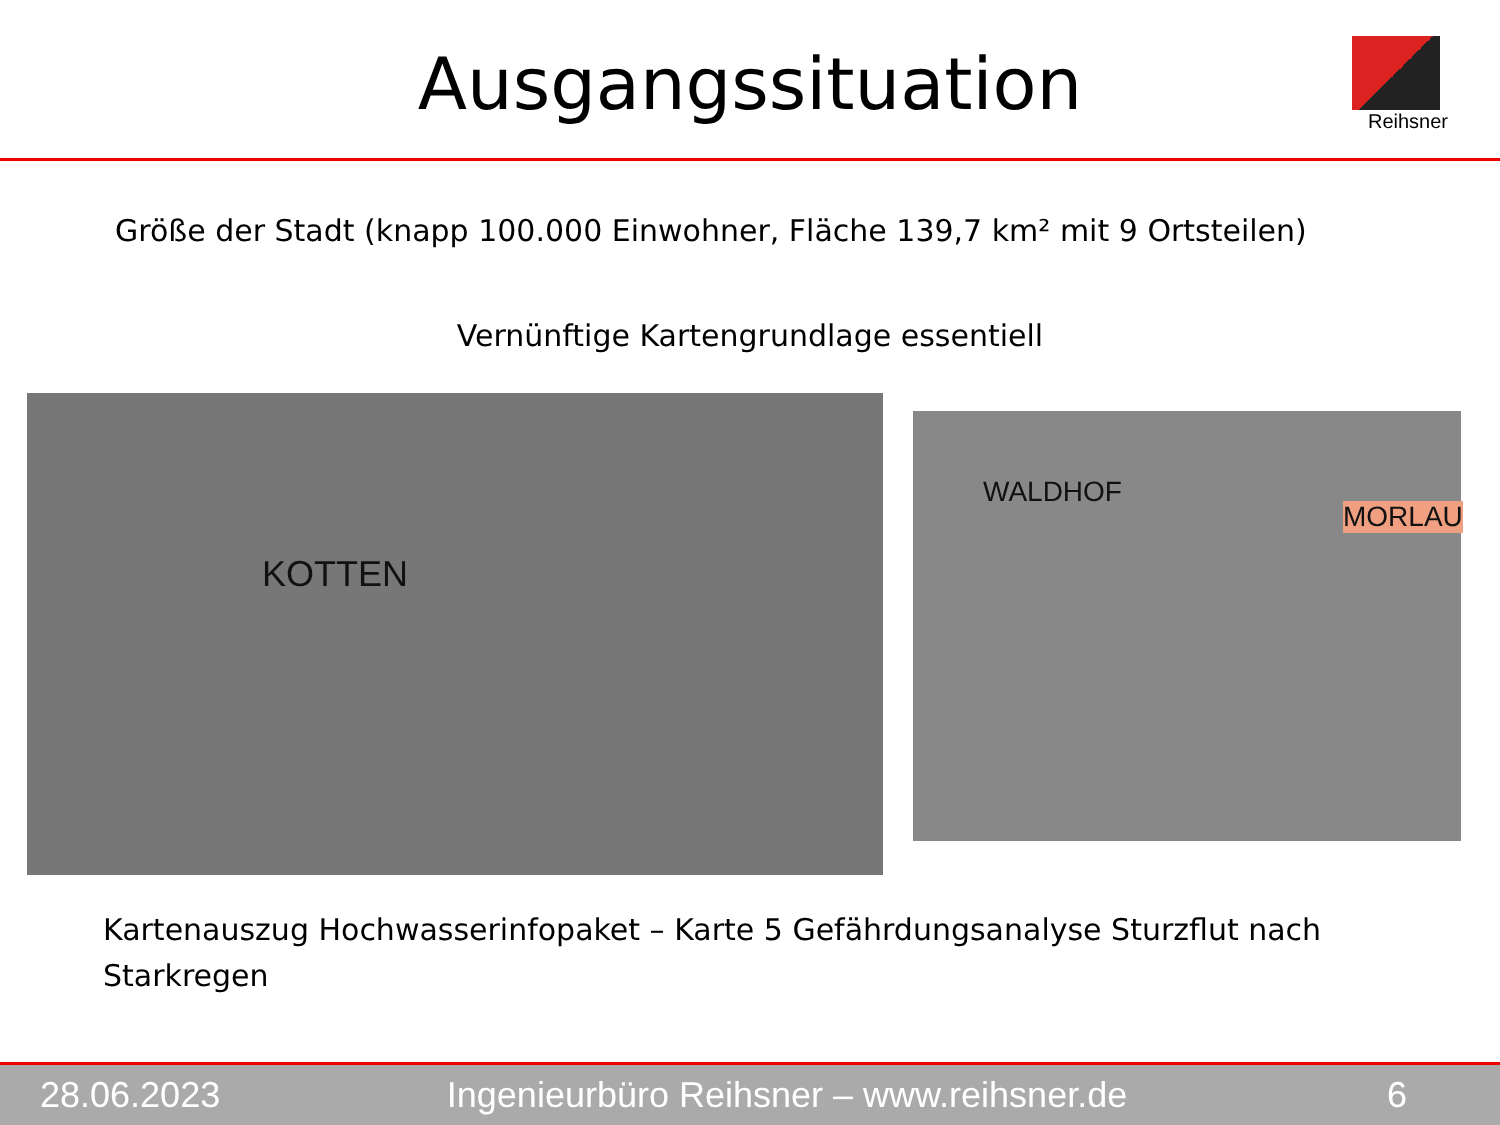Ausgangssituation
Reihsner
Größe der Stadt (knapp 100.000 Einwohner, Fläche 139,7 km² mit 9 Ortsteilen)
Vernünftige Kartengrundlage essentiell
KOTTEN
WALDHOF
MORLAU
Kartenauszug Hochwasserinfopaket – Karte 5 Gefährdungsanalyse Sturzflut nach Starkregen
28.06.2023 Ingenieurbüro Reihsner – www.reihsner.de 6